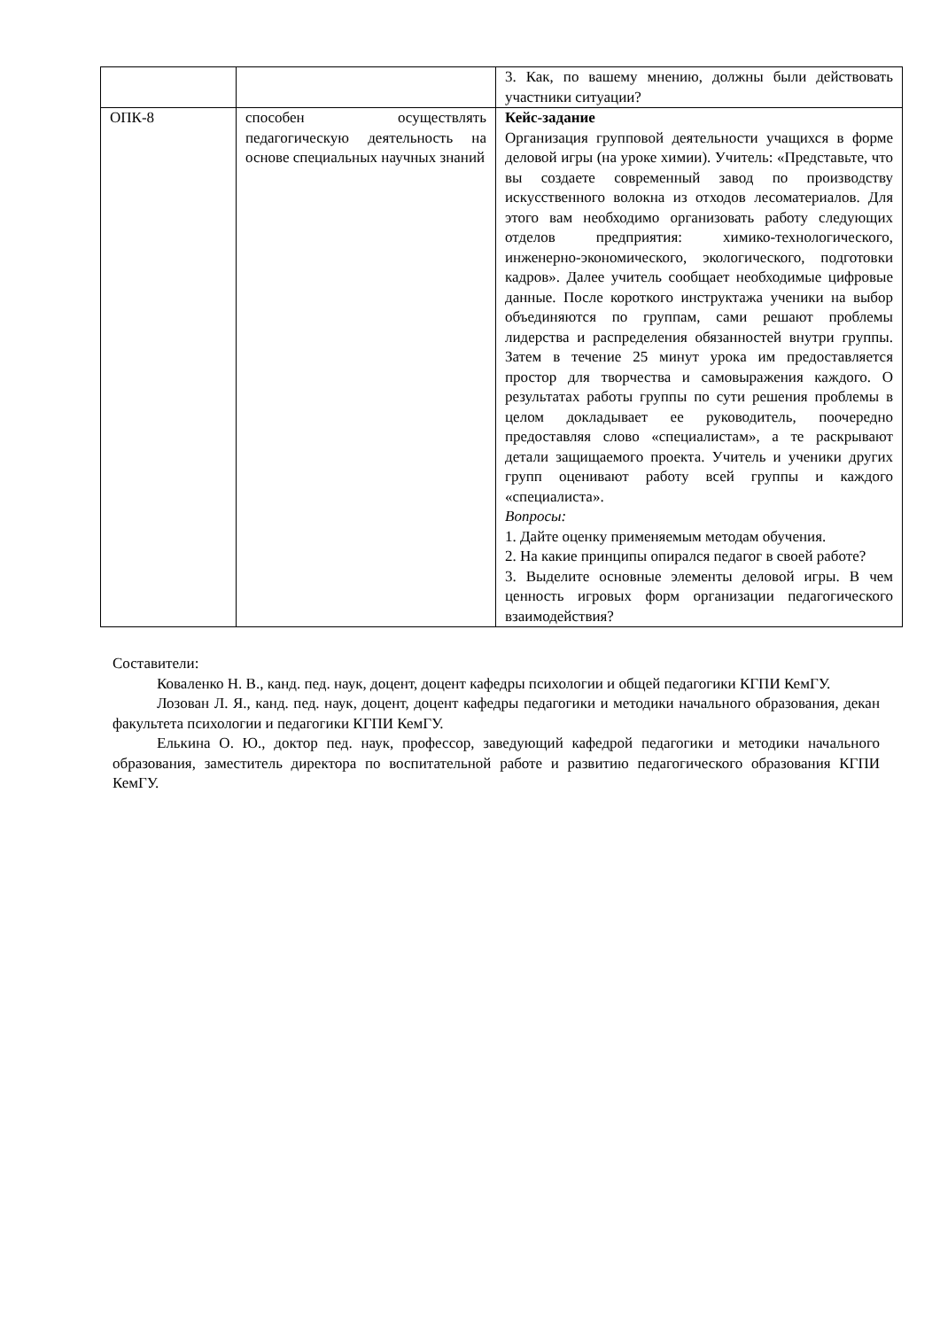| | | 3. Как, по вашему мнению, должны были действовать участники ситуации? |
| ОПК-8 | способен осуществлять педагогическую деятельность на основе специальных научных знаний | Кейс-задание Организация групповой деятельности учащихся в форме деловой игры (на уроке химии). Учитель: «Представьте, что вы создаете современный завод по производству искусственного волокна из отходов лесоматериалов. Для этого вам необходимо организовать работу следующих отделов предприятия: химико-технологического, инженерно-экономического, экологического, подготовки кадров». Далее учитель сообщает необходимые цифровые данные. После короткого инструктажа ученики на выбор объединяются по группам, сами решают проблемы лидерства и распределения обязанностей внутри группы. Затем в течение 25 минут урока им предоставляется простор для творчества и самовыражения каждого. О результатах работы группы по сути решения проблемы в целом докладывает ее руководитель, поочередно предоставляя слово «специалистам», а те раскрывают детали защищаемого проекта. Учитель и ученики других групп оценивают работу всей группы и каждого «специалиста». Вопросы: 1. Дайте оценку применяемым методам обучения. 2. На какие принципы опирался педагог в своей работе? 3. Выделите основные элементы деловой игры. В чем ценность игровых форм организации педагогического взаимодействия? |
Составители:
Коваленко Н. В., канд. пед. наук, доцент, доцент кафедры психологии и общей педагогики КГПИ КемГУ.
Лозован Л. Я., канд. пед. наук, доцент, доцент кафедры педагогики и методики начального образования, декан факультета психологии и педагогики КГПИ КемГУ.
Елькина О. Ю., доктор пед. наук, профессор, заведующий кафедрой педагогики и методики начального образования, заместитель директора по воспитательной работе и развитию педагогического образования КГПИ КемГУ.